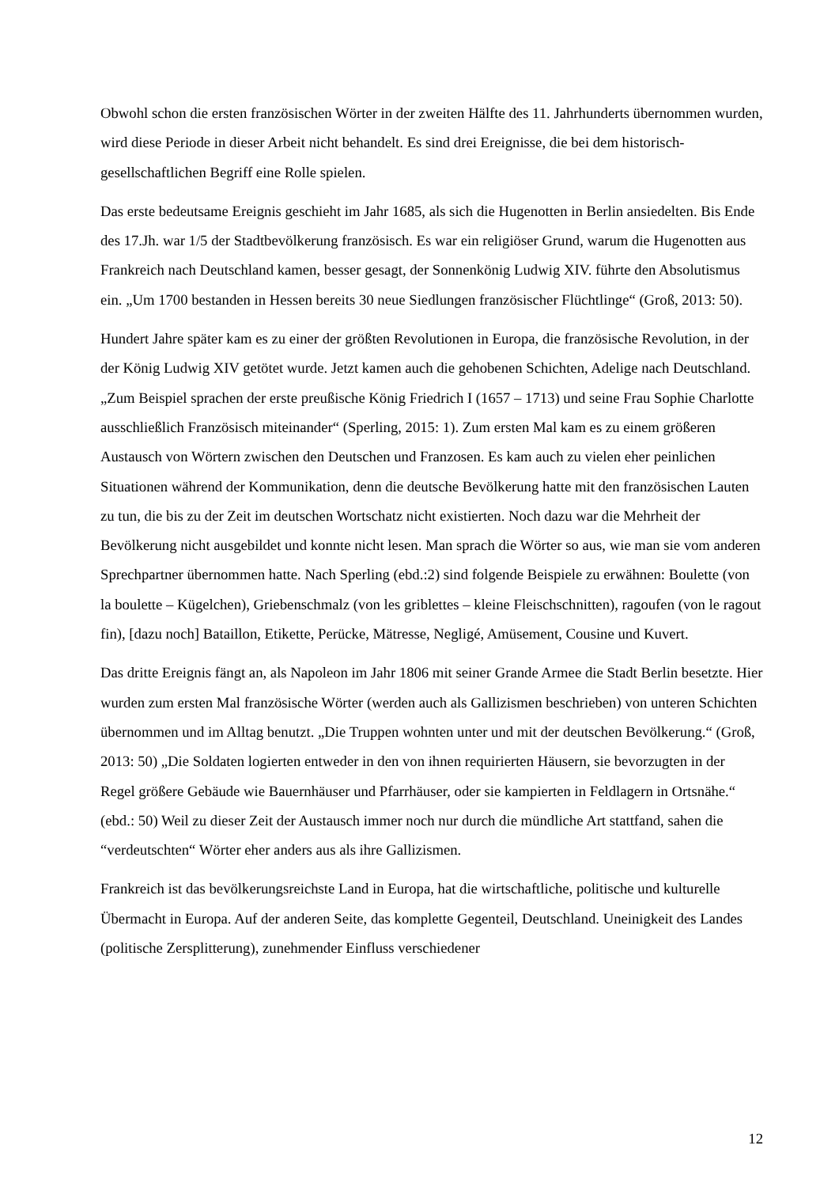Obwohl schon die ersten französischen Wörter in der zweiten Hälfte des 11. Jahrhunderts übernommen wurden, wird diese Periode in dieser Arbeit nicht behandelt. Es sind drei Ereignisse, die bei dem historisch-gesellschaftlichen Begriff eine Rolle spielen.
Das erste bedeutsame Ereignis geschieht im Jahr 1685, als sich die Hugenotten in Berlin ansiedelten. Bis Ende des 17.Jh. war 1/5 der Stadtbevölkerung französisch. Es war ein religiöser Grund, warum die Hugenotten aus Frankreich nach Deutschland kamen, besser gesagt, der Sonnenkönig Ludwig XIV. führte den Absolutismus ein. „Um 1700 bestanden in Hessen bereits 30 neue Siedlungen französischer Flüchtlinge“ (Groß, 2013: 50).
Hundert Jahre später kam es zu einer der größten Revolutionen in Europa, die französische Revolution, in der der König Ludwig XIV getötet wurde. Jetzt kamen auch die gehobenen Schichten, Adelige nach Deutschland. „Zum Beispiel sprachen der erste preußische König Friedrich I (1657 – 1713) und seine Frau Sophie Charlotte ausschließlich Französisch miteinander“ (Sperling, 2015: 1). Zum ersten Mal kam es zu einem größeren Austausch von Wörtern zwischen den Deutschen und Franzosen. Es kam auch zu vielen eher peinlichen Situationen während der Kommunikation, denn die deutsche Bevölkerung hatte mit den französischen Lauten zu tun, die bis zu der Zeit im deutschen Wortschatz nicht existierten. Noch dazu war die Mehrheit der Bevölkerung nicht ausgebildet und konnte nicht lesen. Man sprach die Wörter so aus, wie man sie vom anderen Sprechpartner übernommen hatte. Nach Sperling (ebd.:2) sind folgende Beispiele zu erwähnen: Boulette (von la boulette – Kügelchen), Griebenschmalz (von les griblettes – kleine Fleischschnitten), ragoufen (von le ragout fin), [dazu noch] Bataillon, Etikette, Perücke, Mätresse, Negligé, Amüsement, Cousine und Kuvert.
Das dritte Ereignis fängt an, als Napoleon im Jahr 1806 mit seiner Grande Armee die Stadt Berlin besetzte. Hier wurden zum ersten Mal französische Wörter (werden auch als Gallizismen beschrieben) von unteren Schichten übernommen und im Alltag benutzt. „Die Truppen wohnten unter und mit der deutschen Bevölkerung.“ (Groß, 2013: 50) „Die Soldaten logierten entweder in den von ihnen requirierten Häusern, sie bevorzugten in der Regel größere Gebäude wie Bauernhäuser und Pfarrhäuser, oder sie kampierten in Feldlagern in Ortsnähe.“ (ebd.: 50) Weil zu dieser Zeit der Austausch immer noch nur durch die mündliche Art stattfand, sahen die “verdeutschten“ Wörter eher anders aus als ihre Gallizismen.
Frankreich ist das bevölkerungsreichste Land in Europa, hat die wirtschaftliche, politische und kulturelle Übermacht in Europa. Auf der anderen Seite, das komplette Gegenteil, Deutschland. Uneinigkeit des Landes (politische Zersplitterung), zunehmender Einfluss verschiedener
12